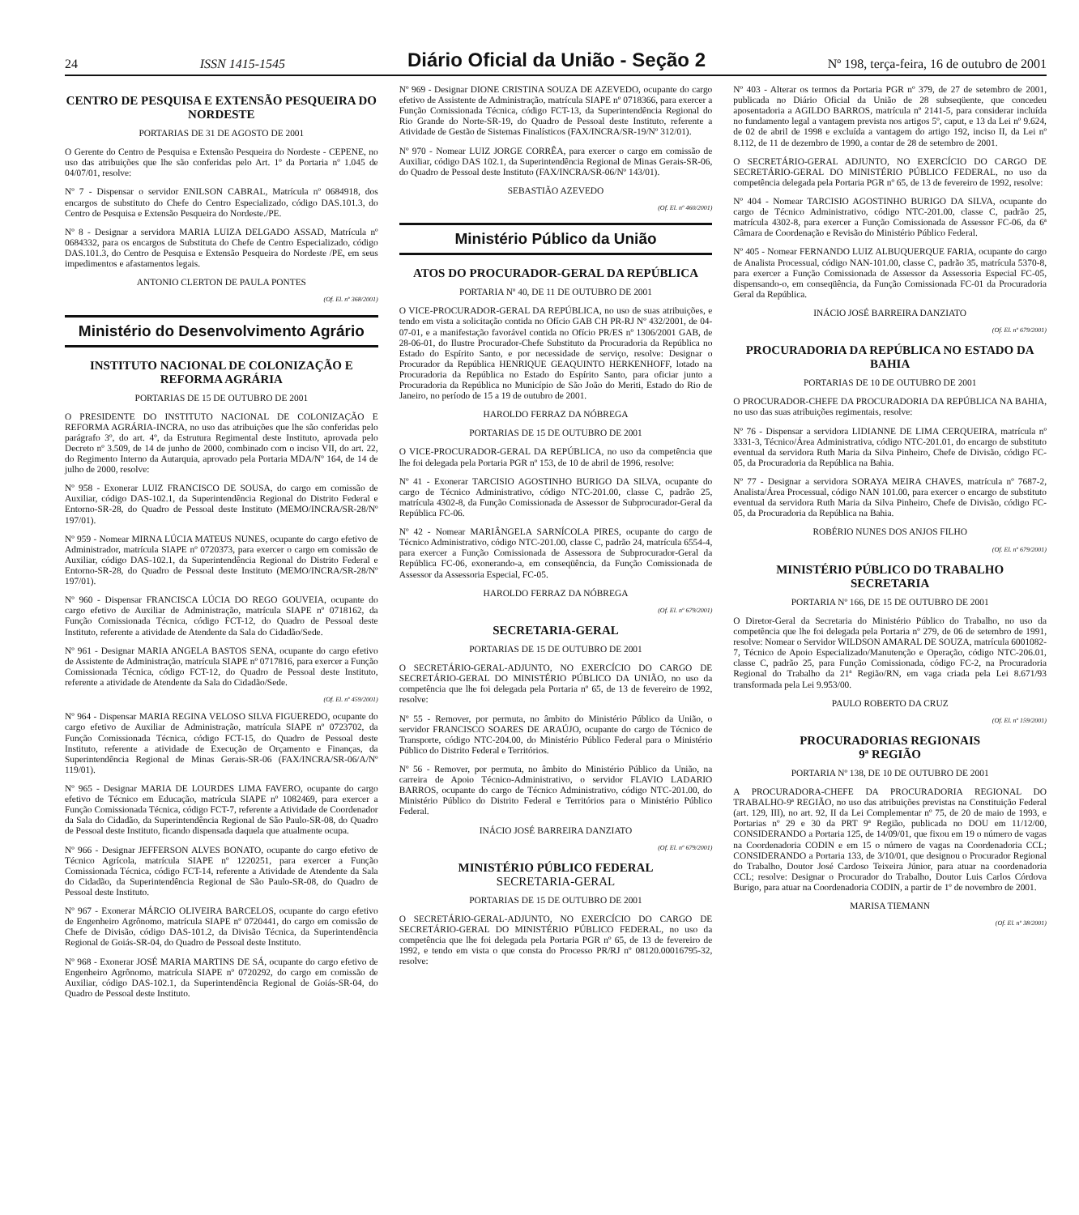24 ISSN 1415-1545 Diário Oficial da União - Seção 2 Nº 198, terça-feira, 16 de outubro de 2001
CENTRO DE PESQUISA E EXTENSÃO PESQUEIRA DO NORDESTE
PORTARIAS DE 31 DE AGOSTO DE 2001
O Gerente do Centro de Pesquisa e Extensão Pesqueira do Nordeste - CEPENE, no uso das atribuições que lhe são conferidas pelo Art. 1º da Portaria nº 1.045 de 04/07/01, resolve:
Nº 7 - Dispensar o servidor ENILSON CABRAL, Matrícula nº 0684918, dos encargos de substituto do Chefe do Centro Especializado, código DAS.101.3, do Centro de Pesquisa e Extensão Pesqueira do Nordeste./PE.
Nº 8 - Designar a servidora MARIA LUIZA DELGADO ASSAD, Matrícula nº 0684332, para os encargos de Substituta do Chefe de Centro Especializado, código DAS.101.3, do Centro de Pesquisa e Extensão Pesqueira do Nordeste /PE, em seus impedimentos e afastamentos legais.
ANTONIO CLERTON DE PAULA PONTES
(Of. El. nº 368/2001)
Ministério do Desenvolvimento Agrário
INSTITUTO NACIONAL DE COLONIZAÇÃO E REFORMA AGRÁRIA
PORTARIAS DE 15 DE OUTUBRO DE 2001
O PRESIDENTE DO INSTITUTO NACIONAL DE COLONIZAÇÃO E REFORMA AGRÁRIA-INCRA, no uso das atribuições que lhe são conferidas pelo parágrafo 3º, do art. 4º, da Estrutura Regimental deste Instituto, aprovada pelo Decreto nº 3.509, de 14 de junho de 2000, combinado com o inciso VII, do art. 22, do Regimento Interno da Autarquia, aprovado pela Portaria MDA/Nº 164, de 14 de julho de 2000, resolve:
Nº 958 - Exonerar LUIZ FRANCISCO DE SOUSA, do cargo em comissão de Auxiliar, código DAS-102.1, da Superintendência Regional do Distrito Federal e Entorno-SR-28, do Quadro de Pessoal deste Instituto (MEMO/INCRA/SR-28/Nº 197/01).
Nº 959 - Nomear MIRNA LÚCIA MATEUS NUNES, ocupante do cargo efetivo de Administrador, matrícula SIAPE nº 0720373, para exercer o cargo em comissão de Auxiliar, código DAS-102.1, da Superintendência Regional do Distrito Federal e Entorno-SR-28, do Quadro de Pessoal deste Instituto (MEMO/INCRA/SR-28/Nº 197/01).
Nº 960 - Dispensar FRANCISCA LÚCIA DO REGO GOUVEIA, ocupante do cargo efetivo de Auxiliar de Administração, matrícula SIAPE nº 0718162, da Função Comissionada Técnica, código FCT-12, do Quadro de Pessoal deste Instituto, referente a atividade de Atendente da Sala do Cidadão/Sede.
Nº 961 - Designar MARIA ANGELA BASTOS SENA, ocupante do cargo efetivo de Assistente de Administração, matrícula SIAPE nº 0717816, para exercer a Função Comissionada Técnica, código FCT-12, do Quadro de Pessoal deste Instituto, referente a atividade de Atendente da Sala do Cidadão/Sede.
(Of. El. nº 459/2001)
Nº 964 - Dispensar MARIA REGINA VELOSO SILVA FIGUEREDO, ocupante do cargo efetivo de Auxiliar de Administração, matrícula SIAPE nº 0723702, da Função Comissionada Técnica, código FCT-15, do Quadro de Pessoal deste Instituto, referente a atividade de Execução de Orçamento e Finanças, da Superintendência Regional de Minas Gerais-SR-06 (FAX/INCRA/SR-06/A/Nº 119/01).
Nº 965 - Designar MARIA DE LOURDES LIMA FAVERO, ocupante do cargo efetivo de Técnico em Educação, matrícula SIAPE nº 1082469, para exercer a Função Comissionada Técnica, código FCT-7, referente a Atividade de Coordenador da Sala do Cidadão, da Superintendência Regional de São Paulo-SR-08, do Quadro de Pessoal deste Instituto, ficando dispensada daquela que atualmente ocupa.
Nº 966 - Designar JEFFERSON ALVES BONATO, ocupante do cargo efetivo de Técnico Agrícola, matrícula SIAPE nº 1220251, para exercer a Função Comissionada Técnica, código FCT-14, referente a Atividade de Atendente da Sala do Cidadão, da Superintendência Regional de São Paulo-SR-08, do Quadro de Pessoal deste Instituto.
Nº 967 - Exonerar MÁRCIO OLIVEIRA BARCELOS, ocupante do cargo efetivo de Engenheiro Agrônomo, matrícula SIAPE nº 0720441, do cargo em comissão de Chefe de Divisão, código DAS-101.2, da Divisão Técnica, da Superintendência Regional de Goiás-SR-04, do Quadro de Pessoal deste Instituto.
Nº 968 - Exonerar JOSÉ MARIA MARTINS DE SÁ, ocupante do cargo efetivo de Engenheiro Agrônomo, matrícula SIAPE nº 0720292, do cargo em comissão de Auxiliar, código DAS-102.1, da Superintendência Regional de Goiás-SR-04, do Quadro de Pessoal deste Instituto.
Nº 969 - Designar DIONE CRISTINA SOUZA DE AZEVEDO, ocupante do cargo efetivo de Assistente de Administração, matrícula SIAPE nº 0718366, para exercer a Função Comissionada Técnica, código FCT-13, da Superintendência Regional do Rio Grande do Norte-SR-19, do Quadro de Pessoal deste Instituto, referente a Atividade de Gestão de Sistemas Finalísticos (FAX/INCRA/SR-19/Nº 312/01).
Nº 970 - Nomear LUIZ JORGE CORRÊA, para exercer o cargo em comissão de Auxiliar, código DAS 102.1, da Superintendência Regional de Minas Gerais-SR-06, do Quadro de Pessoal deste Instituto (FAX/INCRA/SR-06/Nº 143/01).
SEBASTIÃO AZEVEDO
(Of. El. nº 460/2001)
Ministério Público da União
ATOS DO PROCURADOR-GERAL DA REPÚBLICA
PORTARIA Nº 40, DE 11 DE OUTUBRO DE 2001
O VICE-PROCURADOR-GERAL DA REPÚBLICA, no uso de suas atribuições, e tendo em vista a solicitação contida no Ofício GAB CH PR-RJ Nº 432/2001, de 04-07-01, e a manifestação favorável contida no Ofício PR/ES nº 1306/2001 GAB, de 28-06-01, do Ilustre Procurador-Chefe Substituto da Procuradoria da República no Estado do Espírito Santo, e por necessidade de serviço, resolve: Designar o Procurador da República HENRIQUE GEAQUINTO HERKENHOFF, lotado na Procuradoria da República no Estado do Espírito Santo, para oficiar junto a Procuradoria da República no Município de São João do Meriti, Estado do Rio de Janeiro, no período de 15 a 19 de outubro de 2001.
HAROLDO FERRAZ DA NÓBREGA
PORTARIAS DE 15 DE OUTUBRO DE 2001
O VICE-PROCURADOR-GERAL DA REPÚBLICA, no uso da competência que lhe foi delegada pela Portaria PGR nº 153, de 10 de abril de 1996, resolve:
Nº 41 - Exonerar TARCISIO AGOSTINHO BURIGO DA SILVA, ocupante do cargo de Técnico Administrativo, código NTC-201.00, classe C, padrão 25, matrícula 4302-8, da Função Comissionada de Assessor de Subprocurador-Geral da República FC-06.
Nº 42 - Nomear MARIÂNGELA SARNÍCOLA PIRES, ocupante do cargo de Técnico Administrativo, código NTC-201.00, classe C, padrão 24, matrícula 6554-4, para exercer a Função Comissionada de Assessora de Subprocurador-Geral da República FC-06, exonerando-a, em conseqüência, da Função Comissionada de Assessor da Assessoria Especial, FC-05.
HAROLDO FERRAZ DA NÓBREGA
(Of. El. nº 679/2001)
SECRETARIA-GERAL
PORTARIAS DE 15 DE OUTUBRO DE 2001
O SECRETÁRIO-GERAL-ADJUNTO, NO EXERCÍCIO DO CARGO DE SECRETÁRIO-GERAL DO MINISTÉRIO PÚBLICO DA UNIÃO, no uso da competência que lhe foi delegada pela Portaria nº 65, de 13 de fevereiro de 1992, resolve:
Nº 55 - Remover, por permuta, no âmbito do Ministério Público da União, o servidor FRANCISCO SOARES DE ARAÚJO, ocupante do cargo de Técnico de Transporte, código NTC-204.00, do Ministério Público Federal para o Ministério Público do Distrito Federal e Territórios.
Nº 56 - Remover, por permuta, no âmbito do Ministério Público da União, na carreira de Apoio Técnico-Administrativo, o servidor FLAVIO LADARIO BARROS, ocupante do cargo de Técnico Administrativo, código NTC-201.00, do Ministério Público do Distrito Federal e Territórios para o Ministério Público Federal.
INÁCIO JOSÉ BARREIRA DANZIATO
(Of. El. nº 679/2001)
MINISTÉRIO PÚBLICO FEDERAL
SECRETARIA-GERAL
PORTARIAS DE 15 DE OUTUBRO DE 2001
O SECRETÁRIO-GERAL-ADJUNTO, NO EXERCÍCIO DO CARGO DE SECRETÁRIO-GERAL DO MINISTÉRIO PÚBLICO FEDERAL, no uso da competência que lhe foi delegada pela Portaria PGR nº 65, de 13 de fevereiro de 1992, e tendo em vista o que consta do Processo PR/RJ nº 08120.00016795-32, resolve:
Nº 403 - Alterar os termos da Portaria PGR nº 379, de 27 de setembro de 2001, publicada no Diário Oficial da União de 28 subseqüente, que concedeu aposentadoria a AGILDO BARROS, matrícula nº 2141-5, para considerar incluída no fundamento legal a vantagem prevista nos artigos 5º, caput, e 13 da Lei nº 9.624, de 02 de abril de 1998 e excluída a vantagem do artigo 192, inciso II, da Lei nº 8.112, de 11 de dezembro de 1990, a contar de 28 de setembro de 2001.
O SECRETÁRIO-GERAL ADJUNTO, NO EXERCÍCIO DO CARGO DE SECRETÁRIO-GERAL DO MINISTÉRIO PÚBLICO FEDERAL, no uso da competência delegada pela Portaria PGR nº 65, de 13 de fevereiro de 1992, resolve:
Nº 404 - Nomear TARCISIO AGOSTINHO BURIGO DA SILVA, ocupante do cargo de Técnico Administrativo, código NTC-201.00, classe C, padrão 25, matrícula 4302-8, para exercer a Função Comissionada de Assessor FC-06, da 6ª Câmara de Coordenação e Revisão do Ministério Público Federal.
Nº 405 - Nomear FERNANDO LUIZ ALBUQUERQUE FARIA, ocupante do cargo de Analista Processual, código NAN-101.00, classe C, padrão 35, matrícula 5370-8, para exercer a Função Comissionada de Assessor da Assessoria Especial FC-05, dispensando-o, em conseqüência, da Função Comissionada FC-01 da Procuradoria Geral da República.
INÁCIO JOSÉ BARREIRA DANZIATO
(Of. El. nº 679/2001)
PROCURADORIA DA REPÚBLICA NO ESTADO DA BAHIA
PORTARIAS DE 10 DE OUTUBRO DE 2001
O PROCURADOR-CHEFE DA PROCURADORIA DA REPÚBLICA NA BAHIA, no uso das suas atribuições regimentais, resolve:
Nº 76 - Dispensar a servidora LIDIANNE DE LIMA CERQUEIRA, matrícula nº 3331-3, Técnico/Área Administrativa, código NTC-201.01, do encargo de substituto eventual da servidora Ruth Maria da Silva Pinheiro, Chefe de Divisão, código FC-05, da Procuradoria da República na Bahia.
Nº 77 - Designar a servidora SORAYA MEIRA CHAVES, matrícula nº 7687-2, Analista/Área Processual, código NAN 101.00, para exercer o encargo de substituto eventual da servidora Ruth Maria da Silva Pinheiro, Chefe de Divisão, código FC-05, da Procuradoria da República na Bahia.
ROBÉRIO NUNES DOS ANJOS FILHO
(Of. El. nº 679/2001)
MINISTÉRIO PÚBLICO DO TRABALHO
SECRETARIA
PORTARIA Nº 166, DE 15 DE OUTUBRO DE 2001
O Diretor-Geral da Secretaria do Ministério Público do Trabalho, no uso da competência que lhe foi delegada pela Portaria nº 279, de 06 de setembro de 1991, resolve: Nomear o Servidor WILDSON AMARAL DE SOUZA, matrícula 6001082-7, Técnico de Apoio Especializado/Manutenção e Operação, código NTC-206.01, classe C, padrão 25, para Função Comissionada, código FC-2, na Procuradoria Regional do Trabalho da 21ª Região/RN, em vaga criada pela Lei 8.671/93 transformada pela Lei 9.953/00.
PAULO ROBERTO DA CRUZ
(Of. El. nº 159/2001)
PROCURADORIAS REGIONAIS
9ª REGIÃO
PORTARIA Nº 138, DE 10 DE OUTUBRO DE 2001
A PROCURADORA-CHEFE DA PROCURADORIA REGIONAL DO TRABALHO-9ª REGIÃO, no uso das atribuições previstas na Constituição Federal (art. 129, III), no art. 92, II da Lei Complementar nº 75, de 20 de maio de 1993, e Portarias nº 29 e 30 da PRT 9ª Região, publicada no DOU em 11/12/00, CONSIDERANDO a Portaria 125, de 14/09/01, que fixou em 19 o número de vagas na Coordenadoria CODIN e em 15 o número de vagas na Coordenadoria CCL; CONSIDERANDO a Portaria 133, de 3/10/01, que designou o Procurador Regional do Trabalho, Doutor José Cardoso Teixeira Júnior, para atuar na coordenadoria CCL; resolve: Designar o Procurador do Trabalho, Doutor Luis Carlos Córdova Burigo, para atuar na Coordenadoria CODIN, a partir de 1º de novembro de 2001.
MARISA TIEMANN
(Of. El. nº 38/2001)